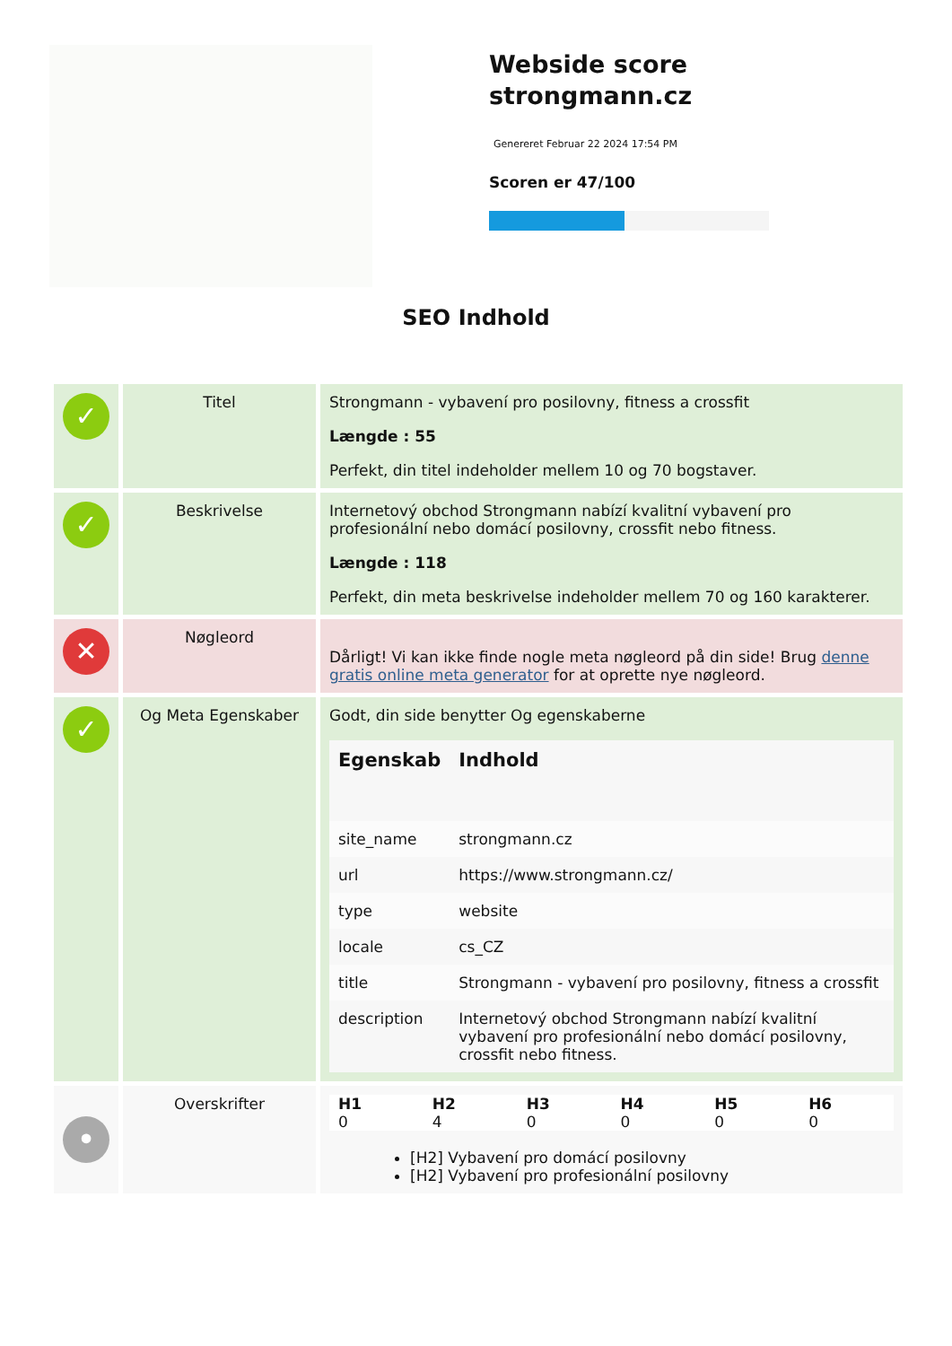Webside score
strongmann.cz
Genereret Februar 22 2024 17:54 PM
Scoren er 47/100
SEO Indhold
| ✓ | Titel | Strongmann - vybavení pro posilovny, fitness a crossfit Længde : 55 Perfekt, din titel indeholder mellem 10 og 70 bogstaver. |
| ✓ | Beskrivelse | Internetový obchod Strongmann nabízí kvalitní vybavení pro profesionální nebo domácí posilovny, crossfit nebo fitness. Længde : 118 Perfekt, din meta beskrivelse indeholder mellem 70 og 160 karakterer. |
| ✕ | Nøgleord | Dårligt! Vi kan ikke finde nogle meta nøgleord på din side! Brug denne gratis online meta generator for at oprette nye nøgleord. |
| ✓ | Og Meta Egenskaber | Godt, din side benytter Og egenskaberne / Egenskab / Indhold / / --- / --- / / site_name / strongmann.cz / / url / https://www.strongmann.cz/ / / type / website / / locale / cs_CZ / / title / Strongmann - vybavení pro posilovny, fitness a crossfit / / description / Internetový obchod Strongmann nabízí kvalitní vybavení pro profesionální nebo domácí posilovny, crossfit nebo fitness. / |
| • | Overskrifter | / H1 0 / H2 4 / H3 0 / H4 0 / H5 0 / H6 0 / / --- / --- / --- / --- / --- / --- / [H2] Vybavení pro domácí posilovny [H2] Vybavení pro profesionální posilovny |